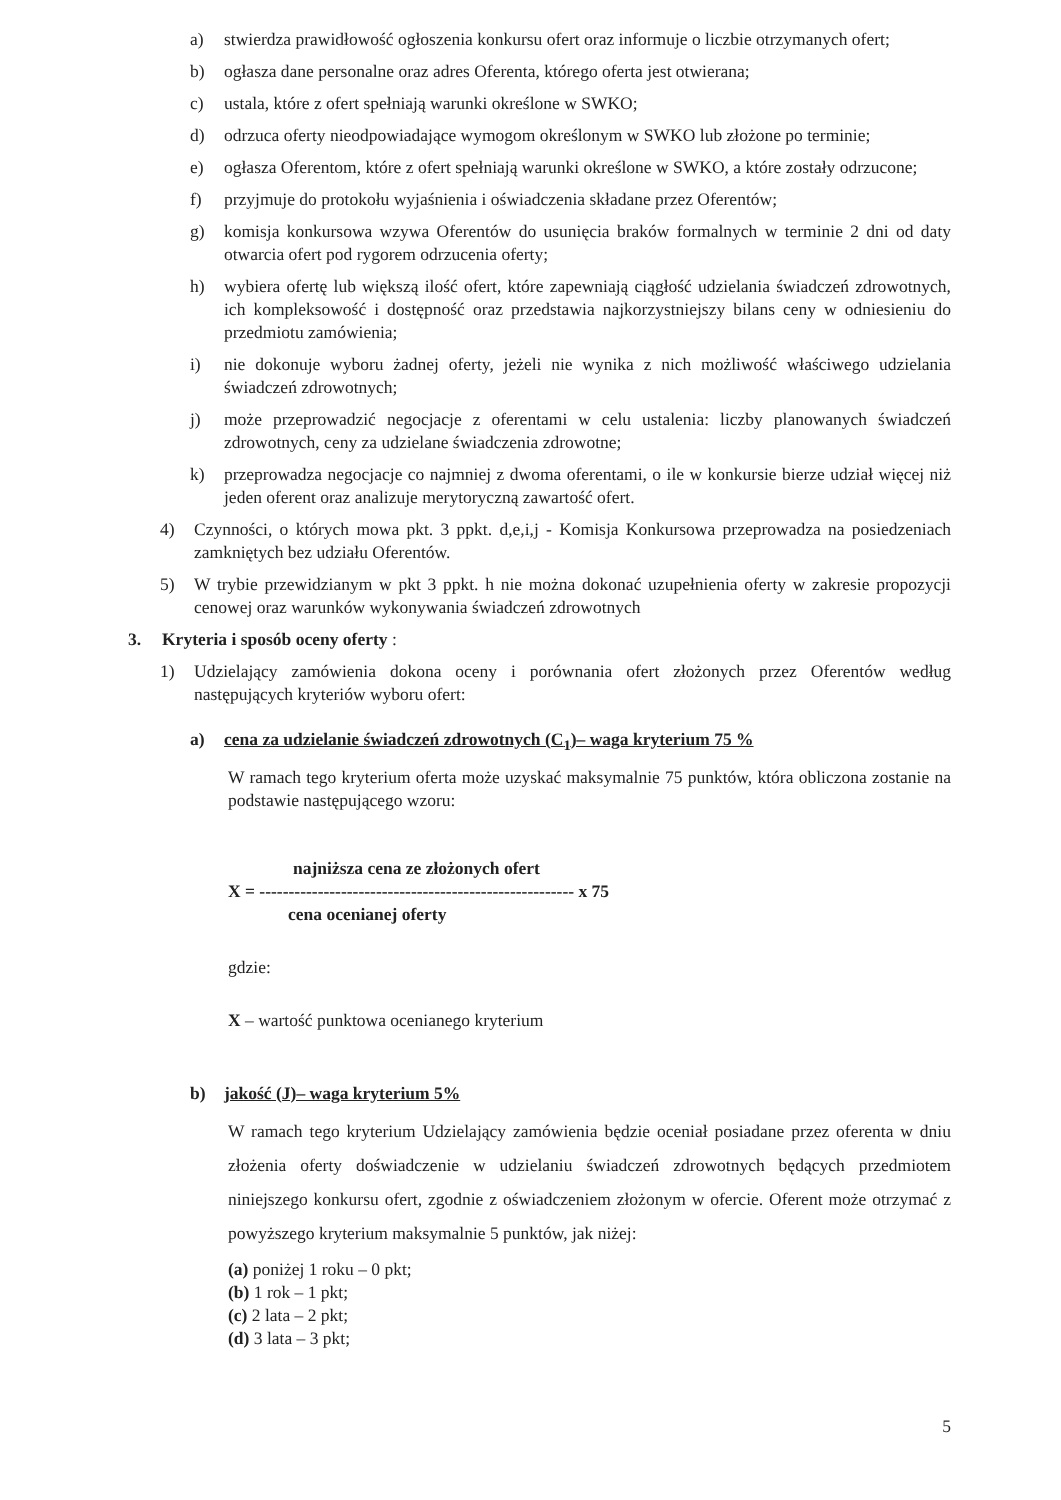a) stwierdza prawidłowość ogłoszenia konkursu ofert oraz informuje o liczbie otrzymanych ofert;
b) ogłasza dane personalne oraz adres Oferenta, którego oferta jest otwierana;
c) ustala, które z ofert spełniają warunki określone w SWKO;
d) odrzuca oferty nieodpowiadające wymogom określonym w SWKO lub złożone po terminie;
e) ogłasza Oferentom, które z ofert spełniają warunki określone w SWKO, a które zostały odrzucone;
f) przyjmuje do protokołu wyjaśnienia i oświadczenia składane przez Oferentów;
g) komisja konkursowa wzywa Oferentów do usunięcia braków formalnych w terminie 2 dni od daty otwarcia ofert pod rygorem odrzucenia oferty;
h) wybiera ofertę lub większą ilość ofert, które zapewniają ciągłość udzielania świadczeń zdrowotnych, ich kompleksowość i dostępność oraz przedstawia najkorzystniejszy bilans ceny w odniesieniu do przedmiotu zamówienia;
i) nie dokonuje wyboru żadnej oferty, jeżeli nie wynika z nich możliwość właściwego udzielania świadczeń zdrowotnych;
j) może przeprowadzić negocjacje z oferentami w celu ustalenia: liczby planowanych świadczeń zdrowotnych, ceny za udzielane świadczenia zdrowotne;
k) przeprowadza negocjacje co najmniej z dwoma oferentami, o ile w konkursie bierze udział więcej niż jeden oferent oraz analizuje merytoryczną zawartość ofert.
4) Czynności, o których mowa pkt. 3 ppkt. d,e,i,j - Komisja Konkursowa przeprowadza na posiedzeniach zamkniętych bez udziału Oferentów.
5) W trybie przewidzianym w pkt 3 ppkt. h nie można dokonać uzupełnienia oferty w zakresie propozycji cenowej oraz warunków wykonywania świadczeń zdrowotnych
3. Kryteria i sposób oceny oferty :
1) Udzielający zamówienia dokona oceny i porównania ofert złożonych przez Oferentów według następujących kryteriów wyboru ofert:
a) cena za udzielanie świadczeń zdrowotnych (C<sub>1</sub>)– waga kryterium 75 %
W ramach tego kryterium oferta może uzyskać maksymalnie 75 punktów, która obliczona zostanie na podstawie następującego wzoru:
najniższa cena ze złożonych ofert
X = ------------------------------------------------------ x 75
cena ocenianej oferty
gdzie:
X – wartość punktowa ocenianego kryterium
b) jakość (J)– waga kryterium 5%
W ramach tego kryterium Udzielający zamówienia będzie oceniał posiadane przez oferenta w dniu złożenia oferty doświadczenie w udzielaniu świadczeń zdrowotnych będących przedmiotem niniejszego konkursu ofert, zgodnie z oświadczeniem złożonym w ofercie. Oferent może otrzymać z powyższego kryterium maksymalnie 5 punktów, jak niżej:
(a) poniżej 1 roku – 0 pkt;
(b) 1 rok – 1 pkt;
(c) 2 lata – 2 pkt;
(d) 3 lata – 3 pkt;
5